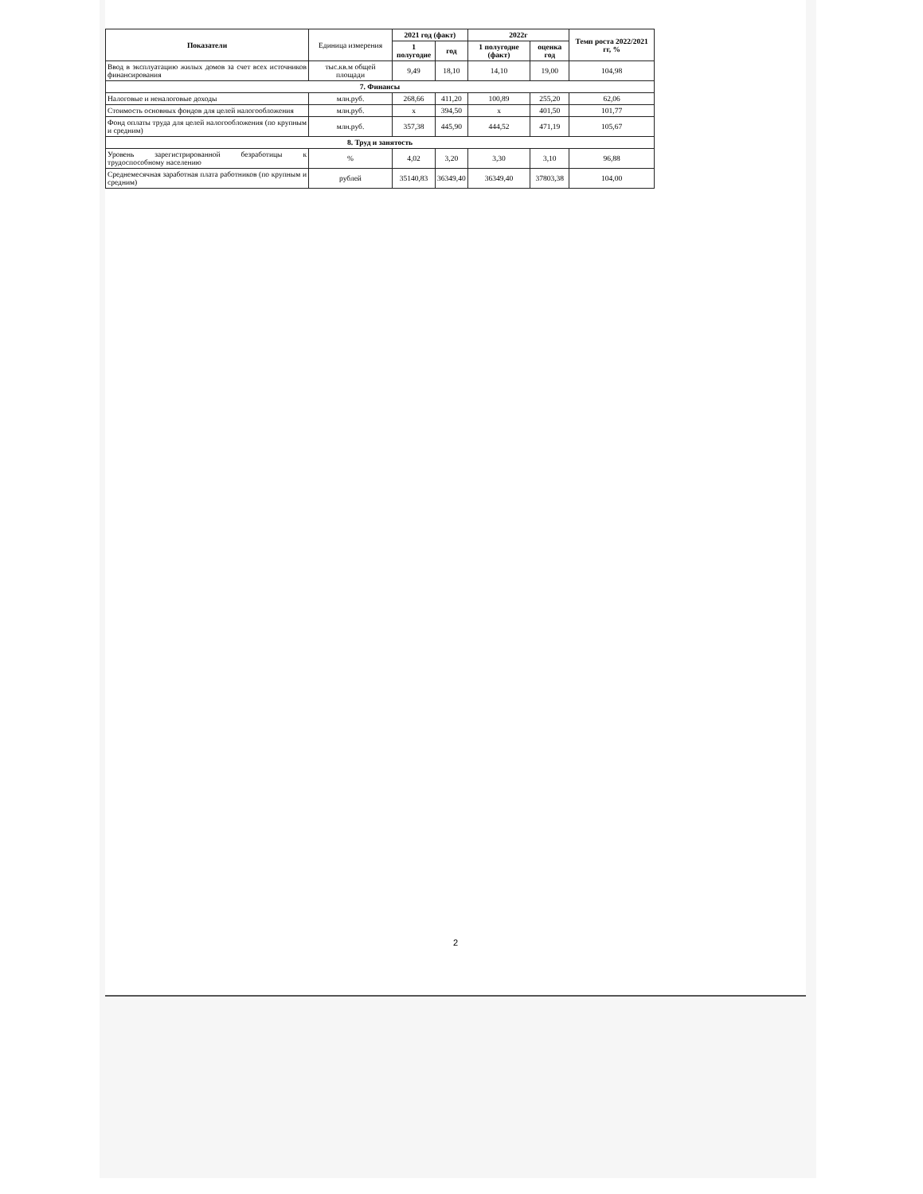2
| Показатели | Единица измерения | 2021 год (факт) | | 2022г | | Темп роста 2022/2021 гг, % |
| | | 1 полугодие | год | 1 полугодие (факт) | оценка год | |
| Ввод в эксплуатацию жилых домов за счет всех источников финансирования | тыс.кв.м общей площади | 9,49 | 18,10 | 14,10 | 19,00 | 104,98 |
| 7. Финансы | | | | | | |
| Налоговые и неналоговые доходы | млн.руб. | 268,66 | 411,20 | 100,89 | 255,20 | 62,06 |
| Стоимость основных фондов для целей налогообложения | млн.руб. | х | 394,50 | х | 401,50 | 101,77 |
| Фонд оплаты труда для целей налогообложения (по крупным и средним) | млн.руб. | 357,38 | 445,90 | 444,52 | 471,19 | 105,67 |
| 8. Труд и занятость | | | | | | |
| Уровень зарегистрированной безработицы к трудоспособному населению | % | 4,02 | 3,20 | 3,30 | 3,10 | 96,88 |
| Среднемесячная заработная плата работников (по крупным и средним) | рублей | 35140,83 | 36349,40 | 36349,40 | 37803,38 | 104,00 |